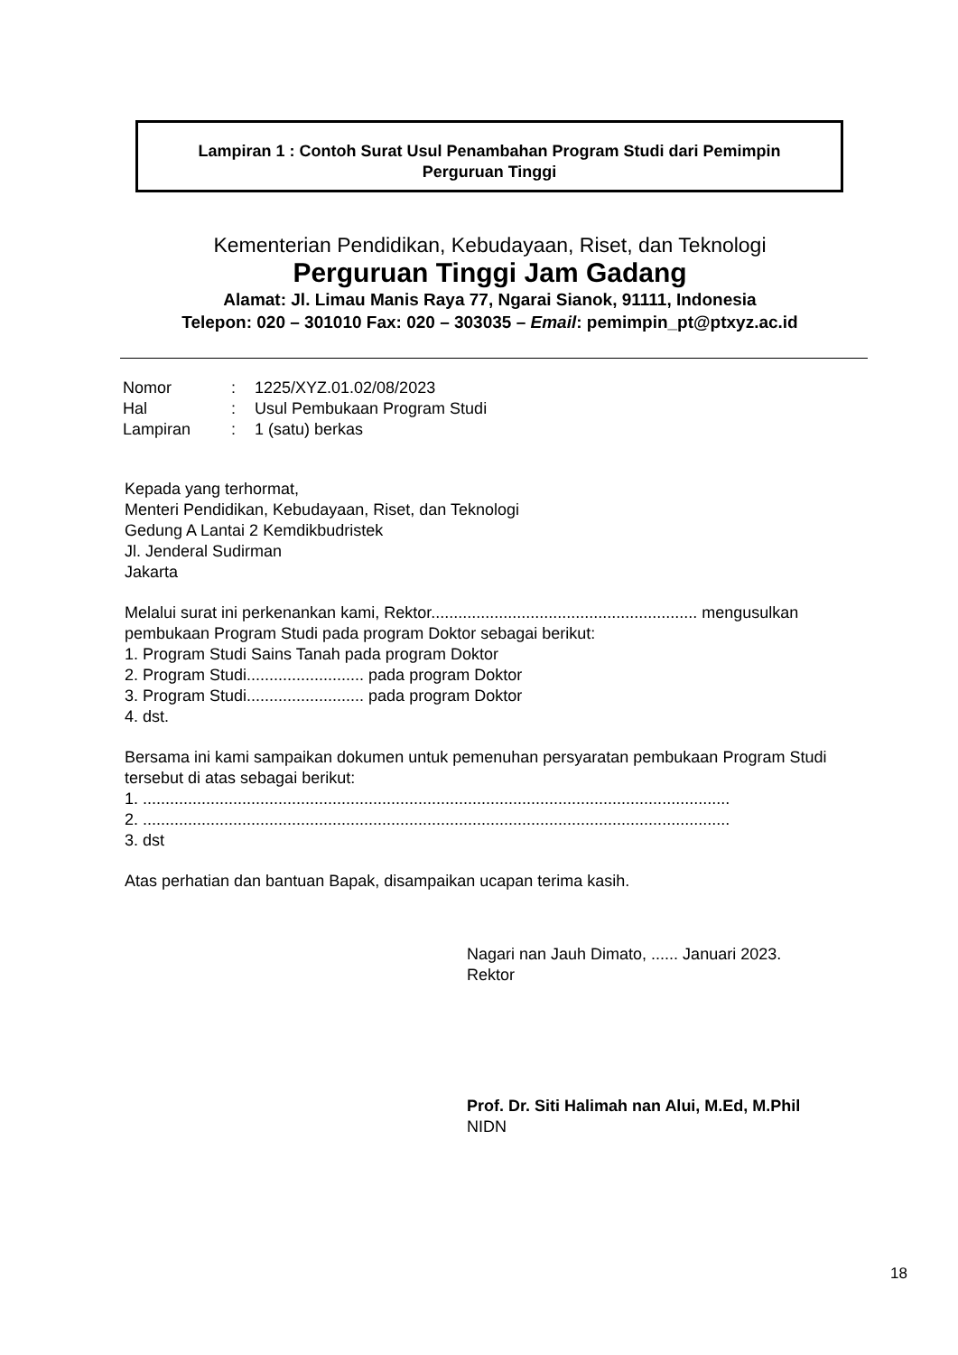Lampiran 1 : Contoh Surat Usul Penambahan Program Studi dari Pemimpin
Perguruan Tinggi
Kementerian Pendidikan, Kebudayaan, Riset, dan Teknologi
Perguruan Tinggi Jam Gadang
Alamat: Jl. Limau Manis Raya 77, Ngarai Sianok, 91111, Indonesia
Telepon: 020 – 301010 Fax: 020 – 303035 – Email: pemimpin_pt@ptxyz.ac.id
| Nomor | : | 1225/XYZ.01.02/08/2023 |
| Hal | : | Usul Pembukaan Program Studi |
| Lampiran | : | 1 (satu) berkas |
Kepada yang terhormat,
Menteri Pendidikan, Kebudayaan, Riset, dan Teknologi
Gedung A Lantai 2 Kemdikbudristek
Jl. Jenderal Sudirman
Jakarta
Melalui surat ini perkenankan kami, Rektor........................................................... mengusulkan pembukaan Program Studi pada program Doktor sebagai berikut:
1. Program Studi Sains Tanah pada program Doktor
2. Program Studi.......................... pada program Doktor
3. Program Studi.......................... pada program Doktor
4. dst.
Bersama ini kami sampaikan dokumen untuk pemenuhan persyaratan pembukaan Program Studi tersebut di atas sebagai berikut:
1. ..................................................................................................................................
2. ..................................................................................................................................
3. dst
Atas perhatian dan bantuan Bapak, disampaikan ucapan terima kasih.
Nagari nan Jauh Dimato, ...... Januari 2023.
Rektor
Prof. Dr. Siti Halimah nan Alui, M.Ed, M.Phil
NIDN
18